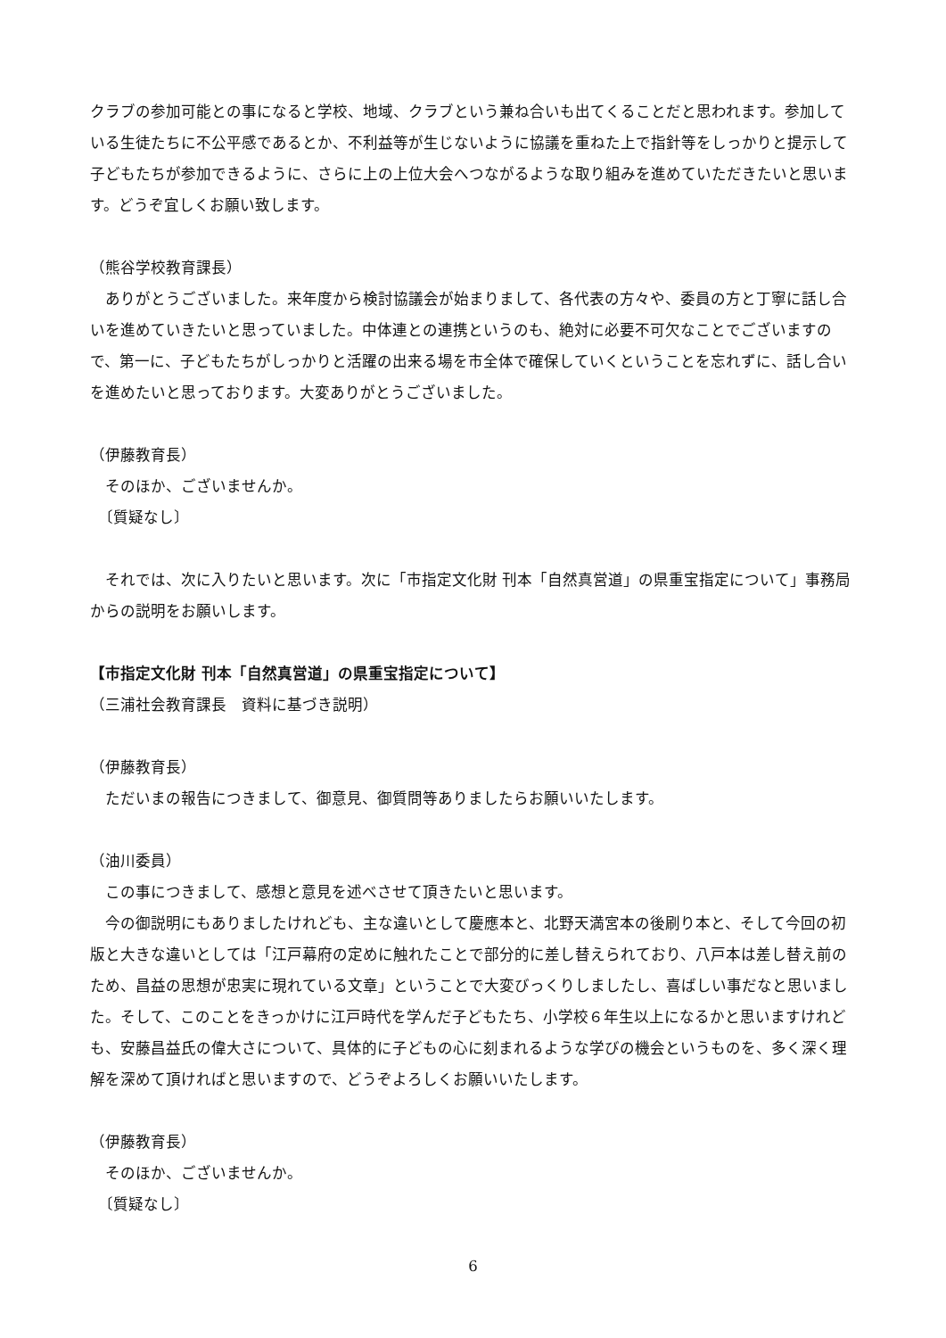クラブの参加可能との事になると学校、地域、クラブという兼ね合いも出てくることだと思われます。参加している生徒たちに不公平感であるとか、不利益等が生じないように協議を重ねた上で指針等をしっかりと提示して子どもたちが参加できるように、さらに上の上位大会へつながるような取り組みを進めていただきたいと思います。どうぞ宜しくお願い致します。
（熊谷学校教育課長）
　ありがとうございました。来年度から検討協議会が始まりまして、各代表の方々や、委員の方と丁寧に話し合いを進めていきたいと思っていました。中体連との連携というのも、絶対に必要不可欠なことでございますので、第一に、子どもたちがしっかりと活躍の出来る場を市全体で確保していくということを忘れずに、話し合いを進めたいと思っております。大変ありがとうございました。
（伊藤教育長）
　そのほか、ございませんか。
　〔質疑なし〕
　それでは、次に入りたいと思います。次に「市指定文化財 刊本「自然真営道」の県重宝指定について」事務局からの説明をお願いします。
【市指定文化財 刊本「自然真営道」の県重宝指定について】
（三浦社会教育課長　資料に基づき説明）
（伊藤教育長）
　ただいまの報告につきまして、御意見、御質問等ありましたらお願いいたします。
（油川委員）
　この事につきまして、感想と意見を述べさせて頂きたいと思います。
　今の御説明にもありましたけれども、主な違いとして慶應本と、北野天満宮本の後刷り本と、そして今回の初版と大きな違いとしては「江戸幕府の定めに触れたことで部分的に差し替えられており、八戸本は差し替え前のため、昌益の思想が忠実に現れている文章」ということで大変びっくりしましたし、喜ばしい事だなと思いました。そして、このことをきっかけに江戸時代を学んだ子どもたち、小学校６年生以上になるかと思いますけれども、安藤昌益氏の偉大さについて、具体的に子どもの心に刻まれるような学びの機会というものを、多く深く理解を深めて頂ければと思いますので、どうぞよろしくお願いいたします。
（伊藤教育長）
　そのほか、ございませんか。
　〔質疑なし〕
6